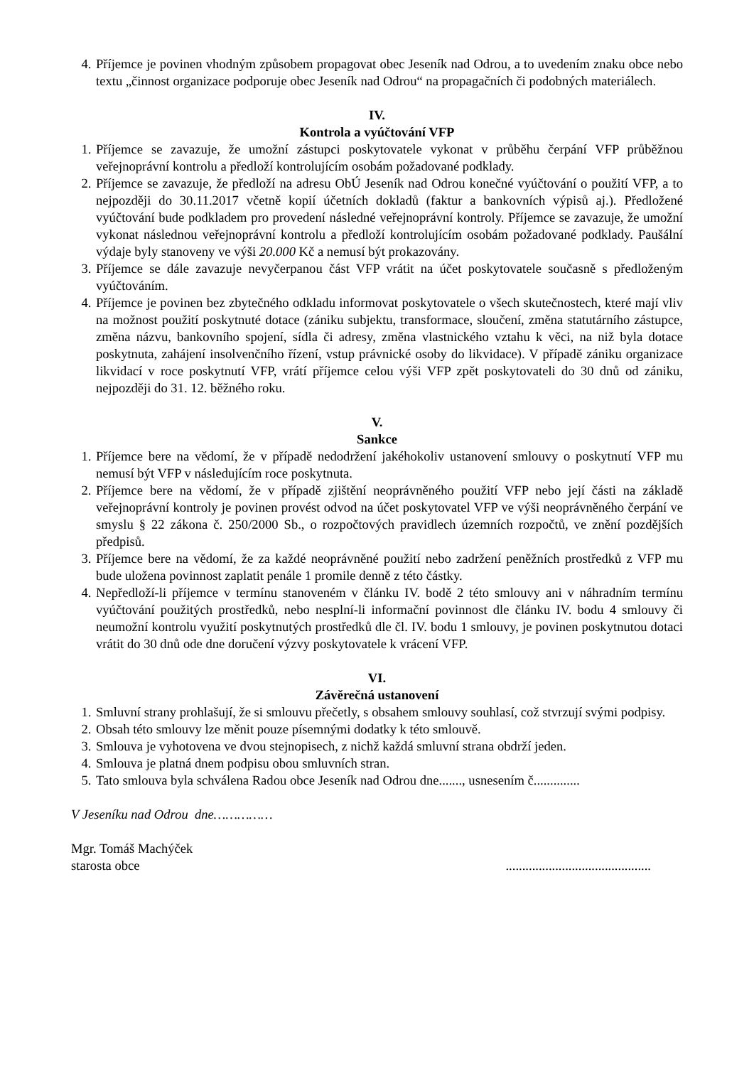4. Příjemce je povinen vhodným způsobem propagovat obec Jeseník nad Odrou, a to uvedením znaku obce nebo textu „činnost organizace podporuje obec Jeseník nad Odrou“ na propagačních či podobných materiálech.
IV.
Kontrola a vyúčtování VFP
1. Příjemce se zavazuje, že umožní zástupci poskytovatele vykonat v průběhu čerpání VFP průběžnou veřejnoprávní kontrolu a předloží kontrolujícím osobám požadované podklady.
2. Příjemce se zavazuje, že předloží na adresu ObÚ Jeseník nad Odrou konečné vyúčtování o použití VFP, a to nejpozději do 30.11.2017 včetně kopií účetních dokladů (faktur a bankovních výpisů aj.). Předložené vyúčtování bude podkladem pro provedení následné veřejnoprávní kontroly. Příjemce se zavazuje, že umožní vykonat následnou veřejnoprávní kontrolu a předloží kontrolujícím osobám požadované podklady. Paušální výdaje byly stanoveny ve výši 20.000 Kč a nemusí být prokazovány.
3. Příjemce se dále zavazuje nevyčerpanou část VFP vrátit na účet poskytovatele současně s předloženým vyúčtováním.
4. Příjemce je povinen bez zbytečného odkladu informovat poskytovatele o všech skutečnostech, které mají vliv na možnost použití poskytnuté dotace (zániku subjektu, transformace, sloučení, změna statutárního zástupce, změna názvu, bankovního spojení, sídla či adresy, změna vlastnického vztahu k věci, na niž byla dotace poskytnuta, zahájení insolvenčního řízení, vstup právnické osoby do likvidace). V případě zániku organizace likvidací v roce poskytnutí VFP, vrátí příjemce celou výši VFP zpět poskytovateli do 30 dnů od zániku, nejpozději do 31. 12. běžného roku.
V.
Sankce
1. Příjemce bere na vědomí, že v případě nedodržení jakéhokoliv ustanovení smlouvy o poskytnutí VFP mu nemusí být VFP v následujícím roce poskytnuta.
2. Příjemce bere na vědomí, že v případě zjištění neoprávněného použití VFP nebo její části na základě veřejnoprávní kontroly je povinen provést odvod na účet poskytovatel VFP ve výši neoprávněného čerpání ve smyslu § 22 zákona č. 250/2000 Sb., o rozpočtových pravidlech územních rozpočtů, ve znění pozdějších předpisů.
3. Příjemce bere na vědomí, že za každé neoprávněné použití nebo zadržení peněžních prostředků z VFP mu bude uložena povinnost zaplatit penále 1 promile denně z této částky.
4. Nepředloží-li příjemce v termínu stanoveném v článku IV. bodě 2 této smlouvy ani v náhradním termínu vyúčtování použitých prostředků, nebo nesplní-li informační povinnost dle článku IV. bodu 4 smlouvy či neumožní kontrolu využití poskytnutých prostředků dle čl. IV. bodu 1 smlouvy, je povinen poskytnutou dotaci vrátit do 30 dnů ode dne doručení výzvy poskytovatele k vrácení VFP.
VI.
Závěrečná ustanovení
1. Smluvní strany prohlašují, že si smlouvu přečetly, s obsahem smlouvy souhlasí, což stvrzují svými podpisy.
2. Obsah této smlouvy lze měnit pouze písemnými dodatky k této smlouvě.
3. Smlouva je vyhotovena ve dvou stejnopisech, z nichž každá smluvní strana obdrží jeden.
4. Smlouva je platná dnem podpisu obou smluvních stran.
5. Tato smlouva byla schválena Radou obce Jeseník nad Odrou dne......., usnesením č..............
V Jeseníku nad Odrou dne……………
Mgr. Tomáš Machýček
starosta obce............................................